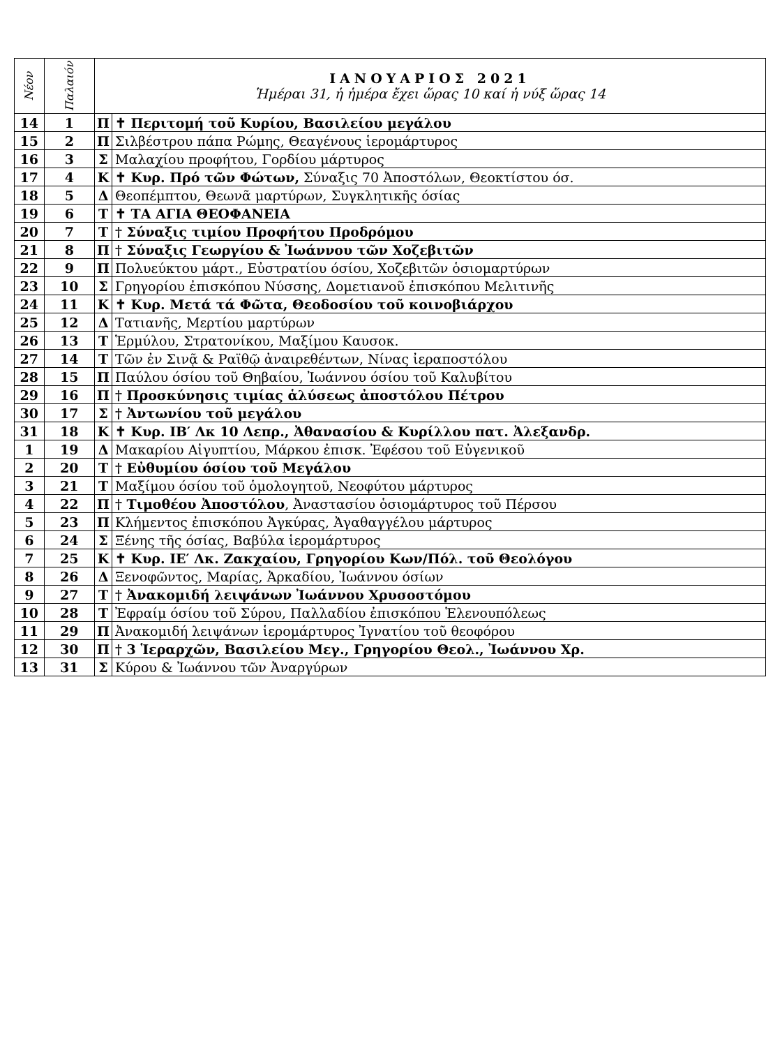| Νέον | Παλαιόν | ΙΑΝΟΥΑΡΙΟΣ 2021 Ἡμέραι 31, ἡ ἡμέρα ἔχει ὥρας 10 καί ἡ νύξ ὥρας 14 | |
| --- | --- | --- | --- |
| 14 | 1 | Π | ✝ Περιτομή τοῦ Κυρίου, Βασιλείου μεγάλου |
| 15 | 2 | Π | Σιλβέστρου πάπα Ρώμης, Θεαγένους ἱερομάρτυρος |
| 16 | 3 | Σ | Μαλαχίου προφήτου, Γορδίου μάρτυρος |
| 17 | 4 | Κ | ✝ Κυρ. Πρό τῶν Φώτων, Σύναξις 70 Ἀποστόλων, Θεοκτίστου όσ. |
| 18 | 5 | Δ | Θεοπέμπτου, Θεωνᾶ μαρτύρων, Συγκλητικῆς όσίας |
| 19 | 6 | Τ | ✝ ΤΑ ΑΓΙΑ ΘΕΟΦΑΝΕΙΑ |
| 20 | 7 | Τ | † Σύναξις τιμίου Προφήτου Προδρόμου |
| 21 | 8 | Π | † Σύναξις Γεωργίου & Ἰωάννου τῶν Χοζεβιτῶν |
| 22 | 9 | Π | Πολυεύκτου μάρτ., Εὐστρατίου όσίου, Χοζεβιτῶν ὁσιομαρτύρων |
| 23 | 10 | Σ | Γρηγορίου ἐπισκόπου Νύσσης, Δομετιανοῦ ἐπισκόπου Μελιτινῆς |
| 24 | 11 | Κ | ✝ Κυρ. Μετά τά Φῶτα, Θεοδοσίου τοῦ κοινοβιάρχου |
| 25 | 12 | Δ | Τατιανῆς, Μερτίου μαρτύρων |
| 26 | 13 | Τ | Ἑρμύλου, Στρατονίκου, Μαξίμου Καυσοκ. |
| 27 | 14 | Τ | Τῶν ἐν Σινᾷ & Ραϊθῷ ἀναιρεθέντων, Νίνας ἰεραποστόλου |
| 28 | 15 | Π | Παύλου όσίου τοῦ Θηβαίου, Ἰωάννου όσίου τοῦ Καλυβίτου |
| 29 | 16 | Π | † Προσκύνησις τιμίας ἁλύσεως ἀποστόλου Πέτρου |
| 30 | 17 | Σ | † Ἀντωνίου τοῦ μεγάλου |
| 31 | 18 | Κ | ✝ Κυρ. ΙΒ′ Λκ 10 Λεπρ., Ἀθανασίου & Κυρίλλου πατ. Ἀλεξανδρ. |
| 1 | 19 | Δ | Μακαρίου Αἰγυπτίου, Μάρκου ἐπισκ. Ἐφέσου τοῦ Εὐγενικοῦ |
| 2 | 20 | Τ | † Εὐθυμίου όσίου τοῦ Μεγάλου |
| 3 | 21 | Τ | Μαξίμου όσίου τοῦ ὁμολογητοῦ, Νεοφύτου μάρτυρος |
| 4 | 22 | Π | † Τιμοθέου Ἀποστόλου , Ἀναστασίου ὁσιομάρτυρος τοῦ Πέρσου |
| 5 | 23 | Π | Κλήμεντος ἐπισκόπου Ἀγκύρας, Ἀγαθαγγέλου μάρτυρος |
| 6 | 24 | Σ | Ξένης τῆς όσίας, Βαβύλα ἱερομάρτυρος |
| 7 | 25 | Κ | ✝ Κυρ. ΙΕ′ Λκ. Ζακχαίου, Γρηγορίου Κων/Πόλ. τοῦ Θεολόγου |
| 8 | 26 | Δ | Ξενοφῶντος, Μαρίας, Ἀρκαδίου, Ἰωάννου όσίων |
| 9 | 27 | Τ | † Ἀνακομιδή λειψάνων Ἰωάννου Χρυσοστόμου |
| 10 | 28 | Τ | Ἐφραίμ όσίου τοῦ Σύρου, Παλλαδίου ἐπισκόπου Ἑλενουπόλεως |
| 11 | 29 | Π | Ἀνακομιδή λειψάνων ἱερομάρτυρος Ἰγνατίου τοῦ θεοφόρου |
| 12 | 30 | Π | † 3 Ἱεραρχῶν, Βασιλείου Μεγ., Γρηγορίου Θεολ., Ἰωάννου Χρ. |
| 13 | 31 | Σ | Κύρου & Ἰωάννου τῶν Ἀναργύρων |